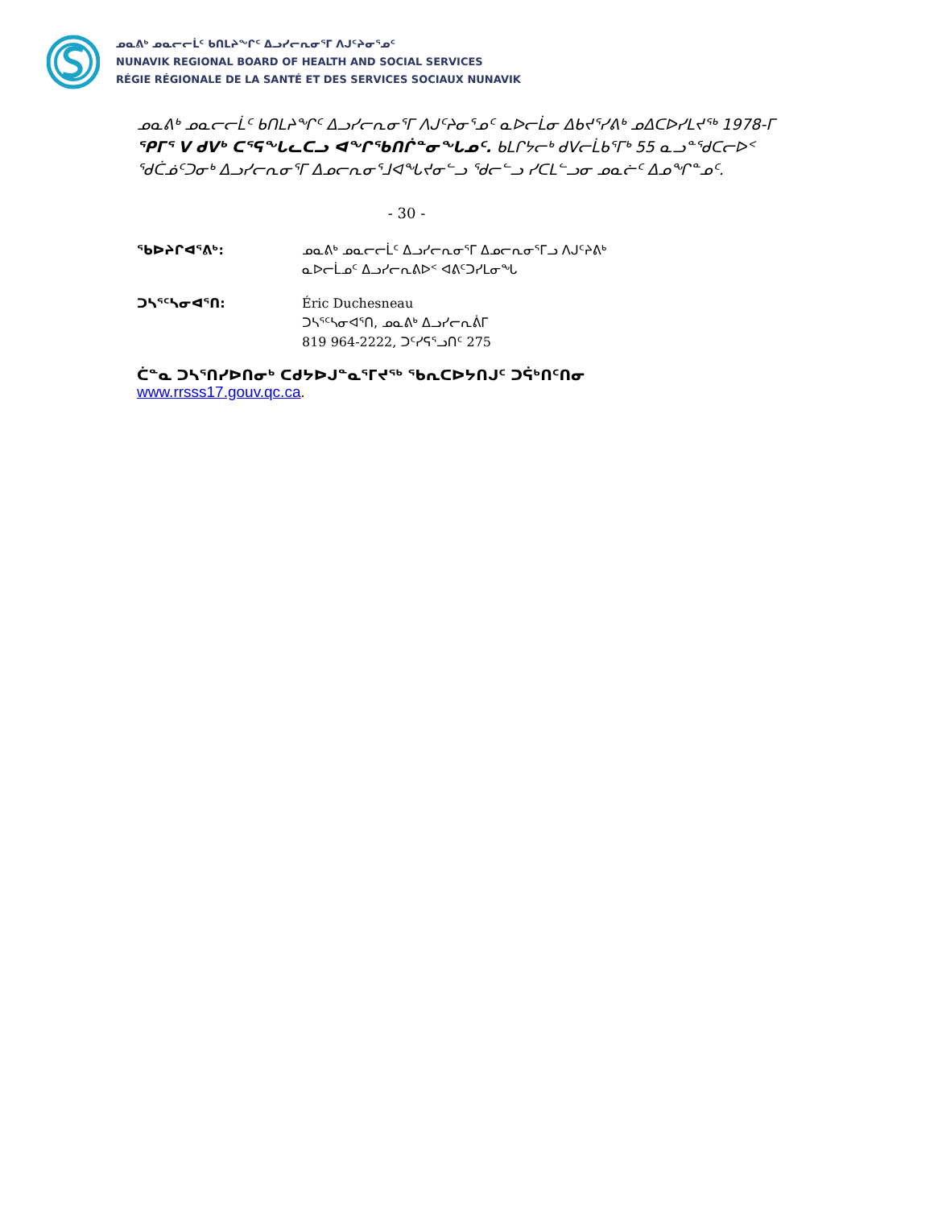ᓄᓇᕕᒃ ᓄᓇᓕᓕᒫᑦ ᑲᑎᒪᔨᖏᑦ ᐃᓗᓯᓕᕆᓂᕐᒥ ᐱᒍᑦᔨᓂᕐᓄᑦ
NUNAVIK REGIONAL BOARD OF HEALTH AND SOCIAL SERVICES
RÉGIE RÉGIONALE DE LA SANTÉ ET DES SERVICES SOCIAUX NUNAVIK
ᓄᓇᕕᒃ ᓄᓇᓕᓕᒫᑦ ᑲᑎᒪᔨᖏᑦ ᐃᓗᓯᓕᕆᓂᕐᒥ ᐱᒍᑦᔨᓂᕐᓄᑦ ᓇᐅᓕᒫᓂ ᐃᑲᔪᕐᓯᕕᒃ ᓄᐃᑕᐅᓯᒪᔪᖅ 1978-ᒥ ᕿᒥᕐ V ᑯᐯᒃ ᑕᕐᕋᖓᓚᑕᓗ ᐊᖏᕐᑲᑎᒌᓐᓂᖓᓄᑦ. ᑲᒪᒋᔭᓕᒃ ᑯᐯᓕᒫᑲᕐᒥᒃ 55 ᓇᓗᓐᖁᑕᓕᐅᑉ ᖁᑖᓅᑦᑐᓂᒃ ᐃᓗᓯᓕᕆᓂᕐᒥ ᐃᓄᓕᕆᓂᕐᒧᐊᖓᔪᓂᓪᓗ ᖁᓕᓪᓗ ᓯᑕᒪᓪᓗᓂ ᓄᓇᓖᑦ ᐃᓄᖏᓐᓄᑦ.
- 30 -
ᖃᐅᔨᒋᐊᕐᕕᒃ: ᓄᓇᕕᒃ ᓄᓇᓕᓕᒫᑦ ᐃᓗᓯᓕᕆᓂᕐᒥ ᐃᓄᓕᕆᓂᕐᒥᓗ ᐱᒍᑦᔨᕕᒃ
ᓇᐅᓕᒫᓄᑦ ᐃᓗᓯᓕᕆᕕᐅᑉ ᐊᕕᑦᑐᓯᒪᓂᖓ
ᑐᓴᕐᑦᓴᓂᐊᕐᑎ: Éric Duchesneau
ᑐᓴᕐᑦᓴᓂᐊᕐᑎ, ᓄᓇᕕᒃ ᐃᓗᓯᓕᕆᕖᒥ
819 964-2222, ᑐᑦᓯᕋᕐᓗᑎᑦ 275
ᑖᓐᓇ ᑐᓴᕐᑎᓯᐅᑎᓂᒃ ᑕᑯᔭᐅᒍᓐᓇᕐᒥᔪᖅ ᖃᕆᑕᐅᔭᑎᒍᑦ ᑐᕌᒃᑎᑦᑎᓂ
www.rrsss17.gouv.qc.ca.